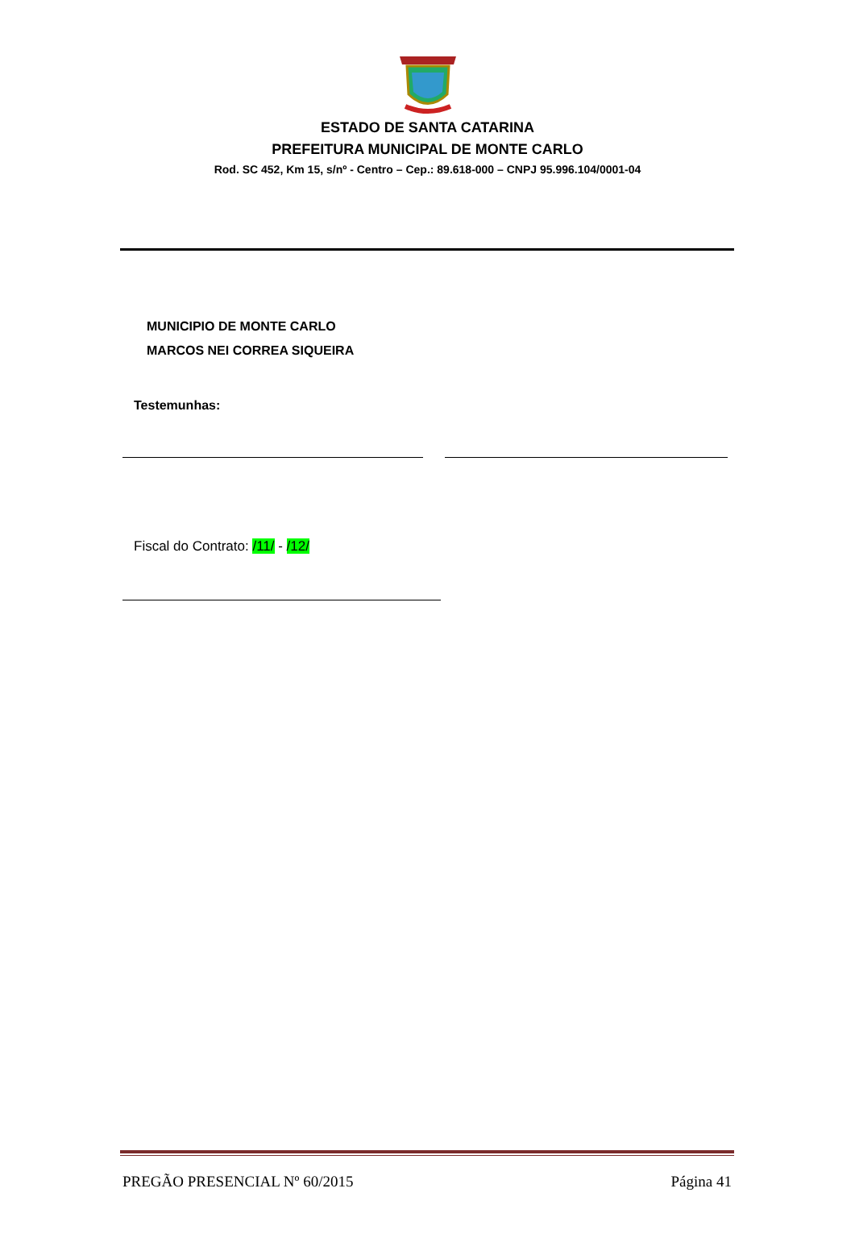ESTADO DE SANTA CATARINA
PREFEITURA MUNICIPAL DE MONTE CARLO
Rod. SC 452, Km 15, s/nº - Centro – Cep.: 89.618-000 – CNPJ 95.996.104/0001-04
MUNICIPIO DE MONTE CARLO
MARCOS NEI CORREA SIQUEIRA
Testemunhas:
Fiscal do Contrato: /11/ - /12/
PREGÃO PRESENCIAL Nº 60/2015 Página 41